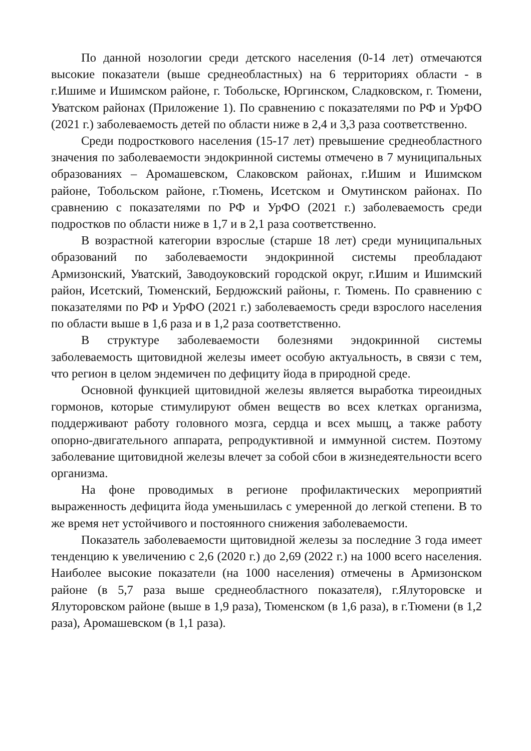По данной нозологии среди детского населения (0-14 лет) отмечаются высокие показатели (выше среднеобластных) на 6 территориях области - в г.Ишиме и Ишимском районе, г. Тобольске, Юргинском, Сладковском, г. Тюмени, Уватском районах (Приложение 1). По сравнению с показателями по РФ и УрФО (2021 г.) заболеваемость детей по области ниже в 2,4 и 3,3 раза соответственно.
Среди подросткового населения (15-17 лет) превышение среднеобластного значения по заболеваемости эндокринной системы отмечено в 7 муниципальных образованиях – Аромашевском, Слаковском районах, г.Ишим и Ишимском районе, Тобольском районе, г.Тюмень, Исетском и Омутинском районах. По сравнению с показателями по РФ и УрФО (2021 г.) заболеваемость среди подростков по области ниже в 1,7 и в 2,1 раза соответственно.
В возрастной категории взрослые (старше 18 лет) среди муниципальных образований по заболеваемости эндокринной системы преобладают Армизонский, Уватский, Заводоуковский городской округ, г.Ишим и Ишимский район, Исетский, Тюменский, Бердюжский районы, г. Тюмень. По сравнению с показателями по РФ и УрФО (2021 г.) заболеваемость среди взрослого населения по области выше в 1,6 раза и в 1,2 раза соответственно.
В структуре заболеваемости болезнями эндокринной системы заболеваемость щитовидной железы имеет особую актуальность, в связи с тем, что регион в целом эндемичен по дефициту йода в природной среде.
Основной функцией щитовидной железы является выработка тиреоидных гормонов, которые стимулируют обмен веществ во всех клетках организма, поддерживают работу головного мозга, сердца и всех мышц, а также работу опорно-двигательного аппарата, репродуктивной и иммунной систем. Поэтому заболевание щитовидной железы влечет за собой сбои в жизнедеятельности всего организма.
На фоне проводимых в регионе профилактических мероприятий выраженность дефицита йода уменьшилась с умеренной до легкой степени. В то же время нет устойчивого и постоянного снижения заболеваемости.
Показатель заболеваемости щитовидной железы за последние 3 года имеет тенденцию к увеличению с 2,6 (2020 г.) до 2,69 (2022 г.) на 1000 всего населения. Наиболее высокие показатели (на 1000 населения) отмечены в Армизонском районе (в 5,7 раза выше среднеобластного показателя), г.Ялуторовске и Ялуторовском районе (выше в 1,9 раза), Тюменском (в 1,6 раза), в г.Тюмени (в 1,2 раза), Аромашевском (в 1,1 раза).